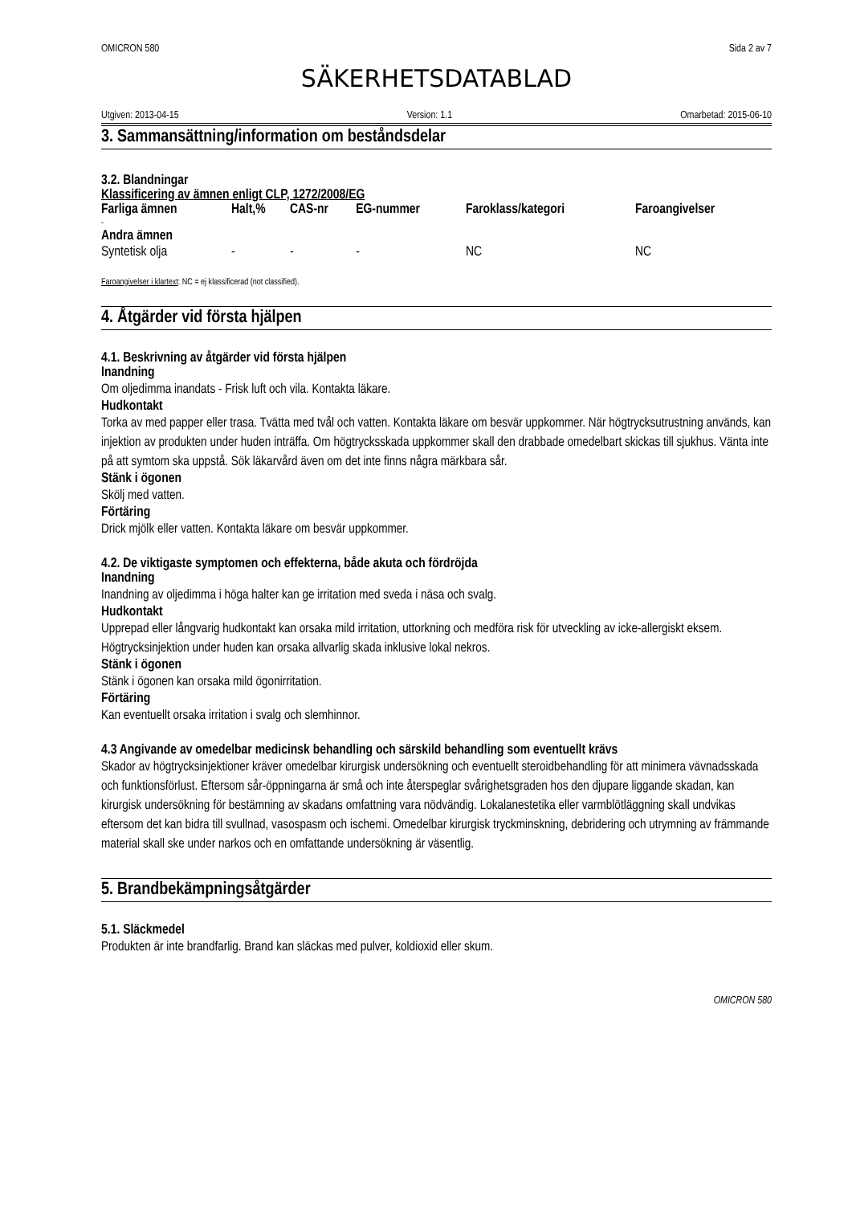OMICRON 580 Sida 2 av 7
SÄKERHETSDATABLAD
Utgiven: 2013-04-15 Version: 1.1 Omarbetad: 2015-06-10
3. Sammansättning/information om beståndsdelar
3.2. Blandningar
Klassificering av ämnen enligt CLP, 1272/2008/EG
| Farliga ämnen | Halt,% | CAS-nr | EG-nummer | Faroklass/kategori | Faroangivelser |
| --- | --- | --- | --- | --- | --- |
| - | | | | | |
| Andra ämnen | | | | | |
| Syntetisk olja | - | - | - | NC | NC |
Faroangivelser i klartext: NC = ej klassificerad (not classified).
4. Åtgärder vid första hjälpen
4.1. Beskrivning av åtgärder vid första hjälpen
Inandning
Om oljedimma inandats - Frisk luft och vila. Kontakta läkare.
Hudkontakt
Torka av med papper eller trasa. Tvätta med tvål och vatten. Kontakta läkare om besvär uppkommer. När högtrycksutrustning används, kan injektion av produkten under huden inträffa. Om högtrycksskada uppkommer skall den drabbade omedelbart skickas till sjukhus. Vänta inte på att symtom ska uppstå. Sök läkarvård även om det inte finns några märkbara sår.
Stänk i ögonen
Skölj med vatten.
Förtäring
Drick mjölk eller vatten. Kontakta läkare om besvär uppkommer.
4.2. De viktigaste symptomen och effekterna, både akuta och fördröjda
Inandning
Inandning av oljedimma i höga halter kan ge irritation med sveda i näsa och svalg.
Hudkontakt
Upprepad eller långvarig hudkontakt kan orsaka mild irritation, uttorkning och medföra risk för utveckling av icke-allergiskt eksem. Högtrycksinjektion under huden kan orsaka allvarlig skada inklusive lokal nekros.
Stänk i ögonen
Stänk i ögonen kan orsaka mild ögonirritation.
Förtäring
Kan eventuellt orsaka irritation i svalg och slemhinnor.
4.3 Angivande av omedelbar medicinsk behandling och särskild behandling som eventuellt krävs
Skador av högtrycksinjektioner kräver omedelbar kirurgisk undersökning och eventuellt steroidbehandling för att minimera vävnadsskada och funktionsförlust. Eftersom sår-öppningarna är små och inte återspeglar svårighetsgraden hos den djupare liggande skadan, kan kirurgisk undersökning för bestämning av skadans omfattning vara nödvändig. Lokalanestetika eller varmblötläggning skall undvikas eftersom det kan bidra till svullnad, vasospasm och ischemi. Omedelbar kirurgisk tryckminskning, debridering och utrymning av främmande material skall ske under narkos och en omfattande undersökning är väsentlig.
5. Brandbekämpningsåtgärder
5.1. Släckmedel
Produkten är inte brandfarlig. Brand kan släckas med pulver, koldioxid eller skum.
OMICRON 580